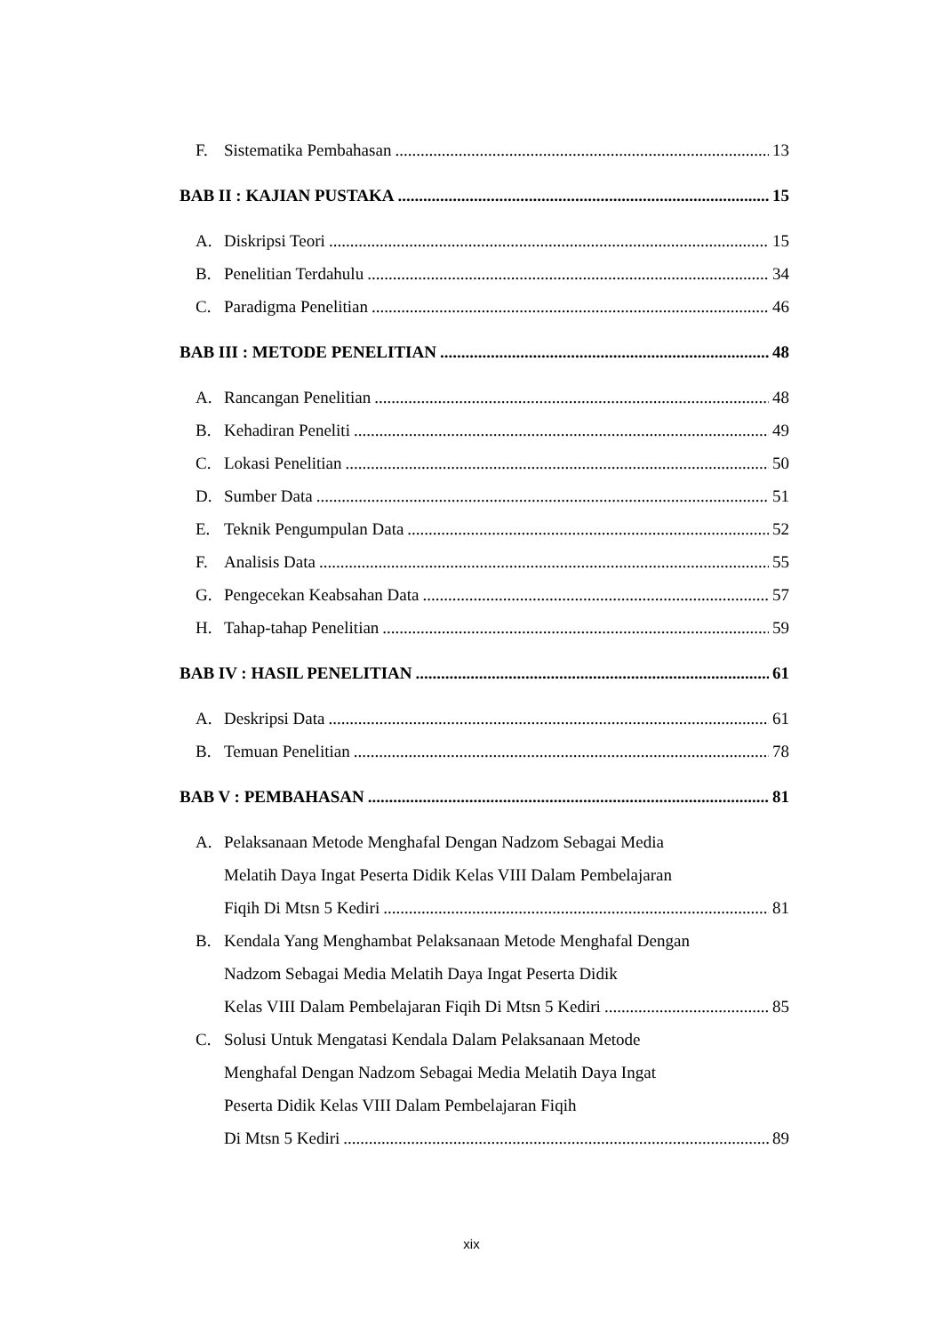F. Sistematika Pembahasan 13
BAB II : KAJIAN PUSTAKA 15
A. Diskripsi Teori 15
B. Penelitian Terdahulu 34
C. Paradigma Penelitian 46
BAB III : METODE PENELITIAN 48
A. Rancangan Penelitian 48
B. Kehadiran Peneliti 49
C. Lokasi Penelitian 50
D. Sumber Data 51
E. Teknik Pengumpulan Data 52
F. Analisis Data 55
G. Pengecekan Keabsahan Data 57
H. Tahap-tahap Penelitian 59
BAB IV : HASIL PENELITIAN 61
A. Deskripsi Data 61
B. Temuan Penelitian 78
BAB V : PEMBAHASAN 81
A. Pelaksanaan Metode Menghafal Dengan Nadzom Sebagai Media
Melatih Daya Ingat Peserta Didik Kelas VIII Dalam Pembelajaran
Fiqih Di Mtsn 5 Kediri 81
B. Kendala Yang Menghambat Pelaksanaan Metode Menghafal Dengan
Nadzom Sebagai Media Melatih Daya Ingat Peserta Didik
Kelas VIII Dalam Pembelajaran Fiqih Di Mtsn 5 Kediri 85
C. Solusi Untuk Mengatasi Kendala Dalam Pelaksanaan Metode
Menghafal Dengan Nadzom Sebagai Media Melatih Daya Ingat
Peserta Didik Kelas VIII Dalam Pembelajaran Fiqih
Di Mtsn 5 Kediri 89
xix